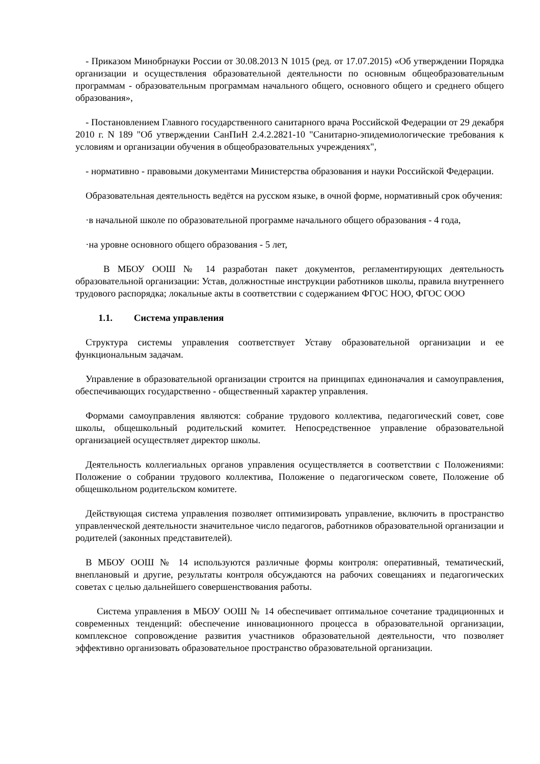- Приказом Минобрнауки России от 30.08.2013 N 1015 (ред. от 17.07.2015) «Об утверждении Порядка организации и осуществления образовательной деятельности по основным общеобразовательным программам - образовательным программам начального общего, основного общего и среднего общего образования»,
- Постановлением Главного государственного санитарного врача Российской Федерации от 29 декабря 2010 г. N 189 "Об утверждении СанПиН 2.4.2.2821-10 "Санитарно-эпидемиологические требования к условиям и организации обучения в общеобразовательных учреждениях",
- нормативно - правовыми документами Министерства образования и науки Российской Федерации.
Образовательная деятельность ведётся на русском языке, в очной форме, нормативный срок обучения:
·в начальной школе по образовательной программе начального общего образования - 4 года,
·на уровне основного общего образования - 5 лет,
В МБОУ ООШ № 14 разработан пакет документов, регламентирующих деятельность образовательной организации: Устав, должностные инструкции работников школы, правила внутреннего трудового распорядка; локальные акты в соответствии с содержанием ФГОС НОО, ФГОС ООО
1.1. Система управления
Структура системы управления соответствует Уставу образовательной организации и ее функциональным задачам.
Управление в образовательной организации строится на принципах единоначалия и самоуправления, обеспечивающих государственно - общественный характер управления.
Формами самоуправления являются: собрание трудового коллектива, педагогический совет, сове школы, общешкольный родительский комитет. Непосредственное управление образовательной организацией осуществляет директор школы.
Деятельность коллегиальных органов управления осуществляется в соответствии с Положениями: Положение о собрании трудового коллектива, Положение о педагогическом совете, Положение об общешкольном родительском комитете.
Действующая система управления позволяет оптимизировать управление, включить в пространство управленческой деятельности значительное число педагогов, работников образовательной организации и родителей (законных представителей).
В МБОУ ООШ № 14 используются различные формы контроля: оперативный, тематический, внеплановый и другие, результаты контроля обсуждаются на рабочих совещаниях и педагогических советах с целью дальнейшего совершенствования работы.
Система управления в МБОУ ООШ № 14 обеспечивает оптимальное сочетание традиционных и современных тенденций: обеспечение инновационного процесса в образовательной организации, комплексное сопровождение развития участников образовательной деятельности, что позволяет эффективно организовать образовательное пространство образовательной организации.